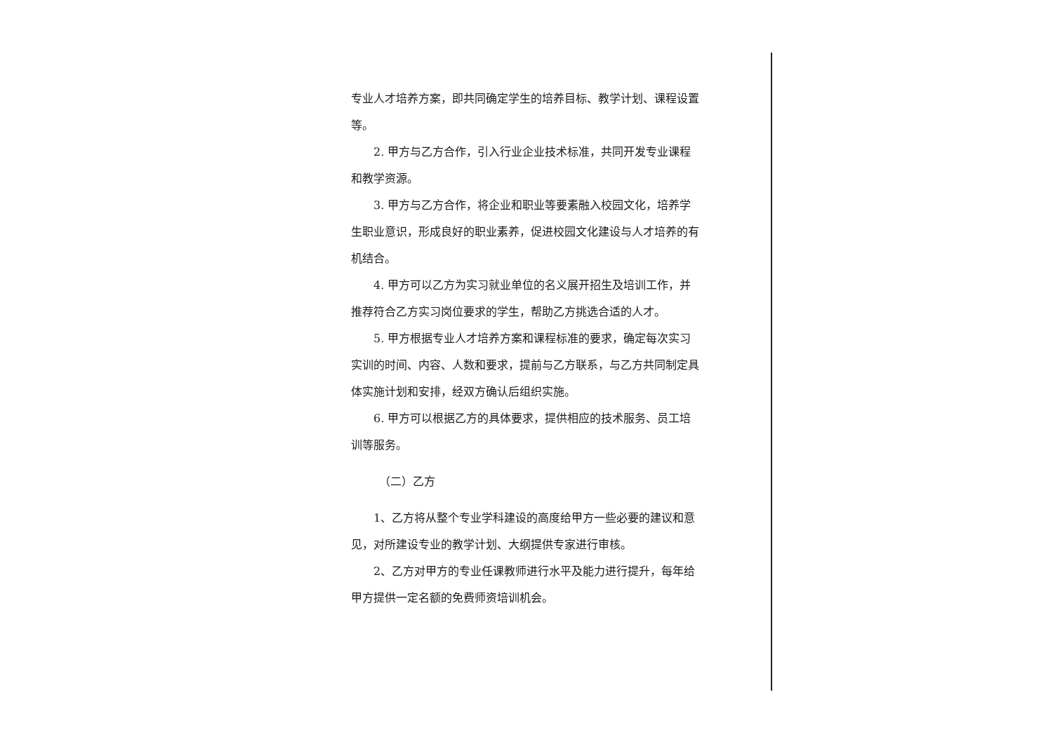专业人才培养方案，即共同确定学生的培养目标、教学计划、课程设置等。
2. 甲方与乙方合作，引入行业企业技术标准，共同开发专业课程和教学资源。
3. 甲方与乙方合作，将企业和职业等要素融入校园文化，培养学生职业意识，形成良好的职业素养，促进校园文化建设与人才培养的有机结合。
4. 甲方可以乙方为实习就业单位的名义展开招生及培训工作，并推荐符合乙方实习岗位要求的学生，帮助乙方挑选合适的人才。
5. 甲方根据专业人才培养方案和课程标准的要求，确定每次实习实训的时间、内容、人数和要求，提前与乙方联系，与乙方共同制定具体实施计划和安排，经双方确认后组织实施。
6. 甲方可以根据乙方的具体要求，提供相应的技术服务、员工培训等服务。
（二）乙方
1、乙方将从整个专业学科建设的高度给甲方一些必要的建议和意见，对所建设专业的教学计划、大纲提供专家进行审核。
2、乙方对甲方的专业任课教师进行水平及能力进行提升，每年给甲方提供一定名额的免费师资培训机会。